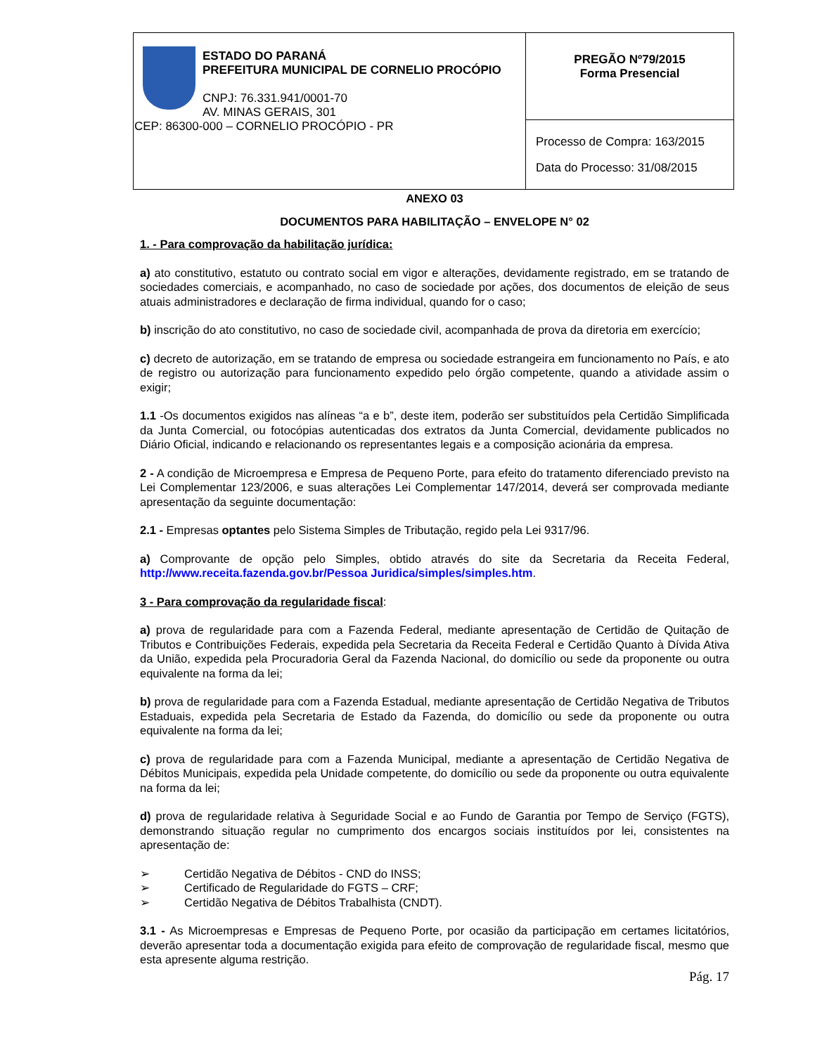| ESTADO DO PARANÁ PREFEITURA MUNICIPAL DE CORNELIO PROCÓPIO CNPJ: 76.331.941/0001-70 AV. MINAS GERAIS, 301 CEP: 86300-000 – CORNELIO PROCÓPIO - PR | PREGÃO Nº79/2015 Forma Presencial |
| | Processo de Compra: 163/2015 Data do Processo: 31/08/2015 |
ANEXO 03
DOCUMENTOS PARA HABILITAÇÃO – ENVELOPE N° 02
1. - Para comprovação da habilitação jurídica:
a) ato constitutivo, estatuto ou contrato social em vigor e alterações, devidamente registrado, em se tratando de sociedades comerciais, e acompanhado, no caso de sociedade por ações, dos documentos de eleição de seus atuais administradores e declaração de firma individual, quando for o caso;
b) inscrição do ato constitutivo, no caso de sociedade civil, acompanhada de prova da diretoria em exercício;
c) decreto de autorização, em se tratando de empresa ou sociedade estrangeira em funcionamento no País, e ato de registro ou autorização para funcionamento expedido pelo órgão competente, quando a atividade assim o exigir;
1.1 -Os documentos exigidos nas alíneas “a e b”, deste item, poderão ser substituídos pela Certidão Simplificada da Junta Comercial, ou fotocópias autenticadas dos extratos da Junta Comercial, devidamente publicados no Diário Oficial, indicando e relacionando os representantes legais e a composição acionária da empresa.
2 - A condição de Microempresa e Empresa de Pequeno Porte, para efeito do tratamento diferenciado previsto na Lei Complementar 123/2006, e suas alterações Lei Complementar 147/2014, deverá ser comprovada mediante apresentação da seguinte documentação:
2.1 - Empresas optantes pelo Sistema Simples de Tributação, regido pela Lei 9317/96.
a) Comprovante de opção pelo Simples, obtido através do site da Secretaria da Receita Federal, http://www.receita.fazenda.gov.br/Pessoa Juridica/simples/simples.htm.
3 - Para comprovação da regularidade fiscal:
a) prova de regularidade para com a Fazenda Federal, mediante apresentação de Certidão de Quitação de Tributos e Contribuições Federais, expedida pela Secretaria da Receita Federal e Certidão Quanto à Dívida Ativa da União, expedida pela Procuradoria Geral da Fazenda Nacional, do domicílio ou sede da proponente ou outra equivalente na forma da lei;
b) prova de regularidade para com a Fazenda Estadual, mediante apresentação de Certidão Negativa de Tributos Estaduais, expedida pela Secretaria de Estado da Fazenda, do domicílio ou sede da proponente ou outra equivalente na forma da lei;
c) prova de regularidade para com a Fazenda Municipal, mediante a apresentação de Certidão Negativa de Débitos Municipais, expedida pela Unidade competente, do domicílio ou sede da proponente ou outra equivalente na forma da lei;
d) prova de regularidade relativa à Seguridade Social e ao Fundo de Garantia por Tempo de Serviço (FGTS), demonstrando situação regular no cumprimento dos encargos sociais instituídos por lei, consistentes na apresentação de:
➢ Certidão Negativa de Débitos - CND do INSS;
➢ Certificado de Regularidade do FGTS – CRF;
➢ Certidão Negativa de Débitos Trabalhista (CNDT).
3.1 - As Microempresas e Empresas de Pequeno Porte, por ocasião da participação em certames licitatórios, deverão apresentar toda a documentação exigida para efeito de comprovação de regularidade fiscal, mesmo que esta apresente alguma restrição.
Pág. 17